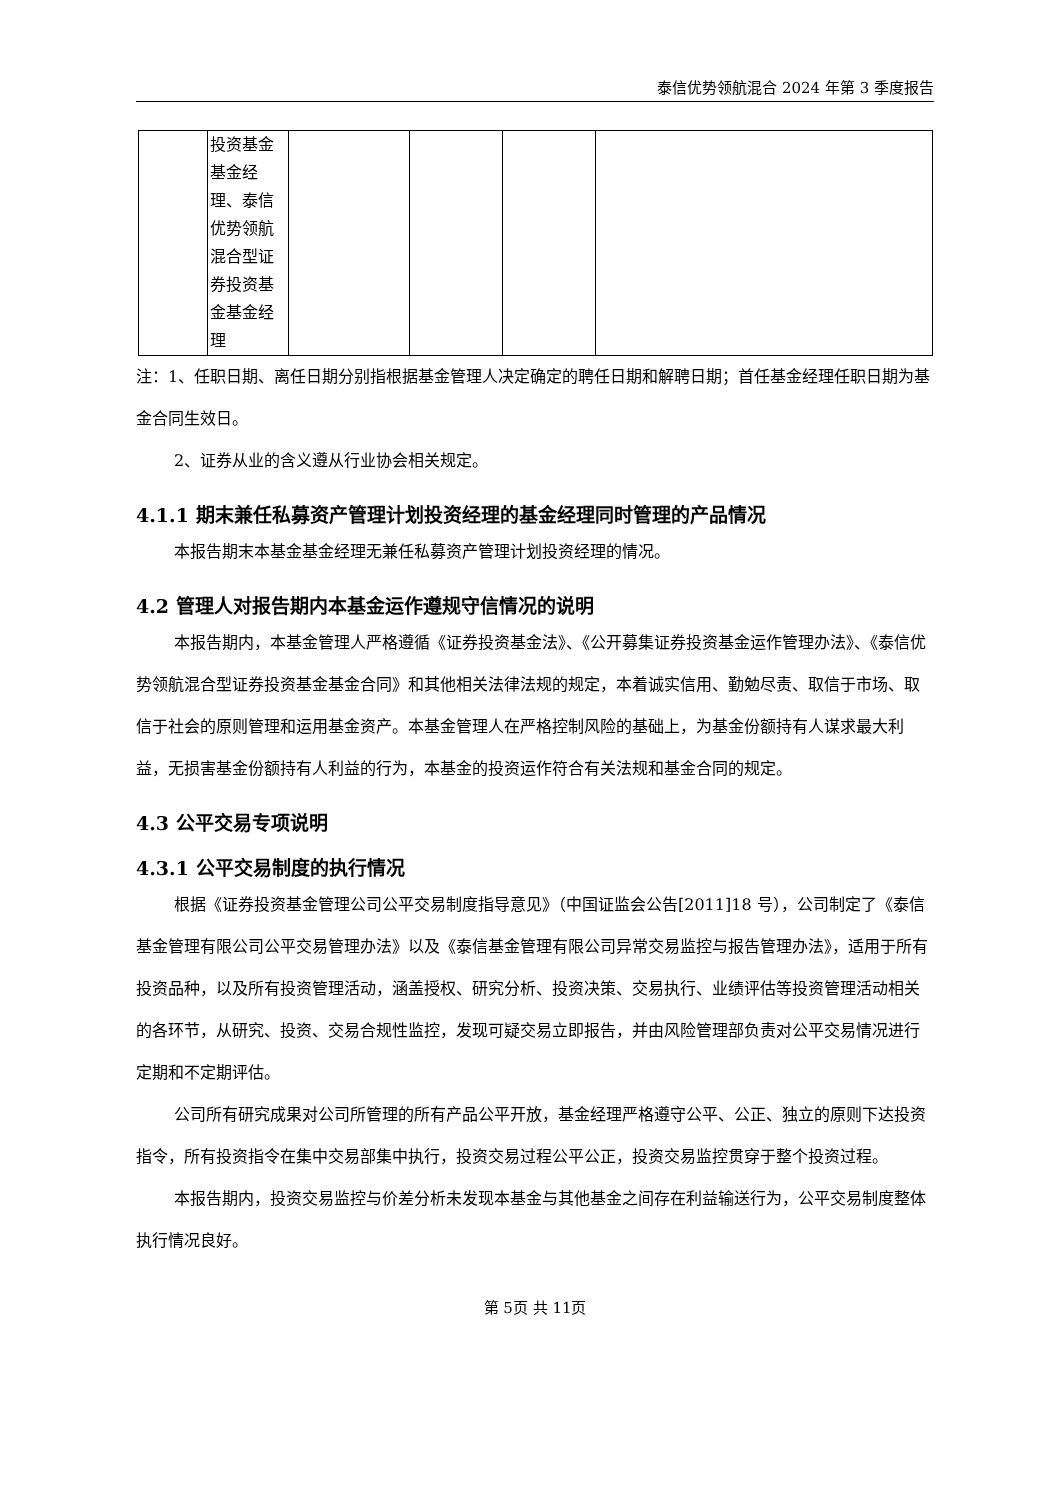泰信优势领航混合 2024 年第 3 季度报告
| | 投资基金 基金经 理、泰信 优势领航 混合型证 券投资基 金基金经 理 | | | | |
注：1、任职日期、离任日期分别指根据基金管理人决定确定的聘任日期和解聘日期；首任基金经理任职日期为基金合同生效日。
2、证券从业的含义遵从行业协会相关规定。
4.1.1 期末兼任私募资产管理计划投资经理的基金经理同时管理的产品情况
本报告期末本基金基金经理无兼任私募资产管理计划投资经理的情况。
4.2 管理人对报告期内本基金运作遵规守信情况的说明
本报告期内，本基金管理人严格遵循《证券投资基金法》、《公开募集证券投资基金运作管理办法》、《泰信优势领航混合型证券投资基金基金合同》和其他相关法律法规的规定，本着诚实信用、勤勉尽责、取信于市场、取信于社会的原则管理和运用基金资产。本基金管理人在严格控制风险的基础上，为基金份额持有人谋求最大利益，无损害基金份额持有人利益的行为，本基金的投资运作符合有关法规和基金合同的规定。
4.3 公平交易专项说明
4.3.1 公平交易制度的执行情况
根据《证券投资基金管理公司公平交易制度指导意见》（中国证监会公告[2011]18 号），公司制定了《泰信基金管理有限公司公平交易管理办法》以及《泰信基金管理有限公司异常交易监控与报告管理办法》，适用于所有投资品种，以及所有投资管理活动，涵盖授权、研究分析、投资决策、交易执行、业绩评估等投资管理活动相关的各环节，从研究、投资、交易合规性监控，发现可疑交易立即报告，并由风险管理部负责对公平交易情况进行定期和不定期评估。
公司所有研究成果对公司所管理的所有产品公平开放，基金经理严格遵守公平、公正、独立的原则下达投资指令，所有投资指令在集中交易部集中执行，投资交易过程公平公正，投资交易监控贯穿于整个投资过程。
本报告期内，投资交易监控与价差分析未发现本基金与其他基金之间存在利益输送行为，公平交易制度整体执行情况良好。
第 5页 共 11页